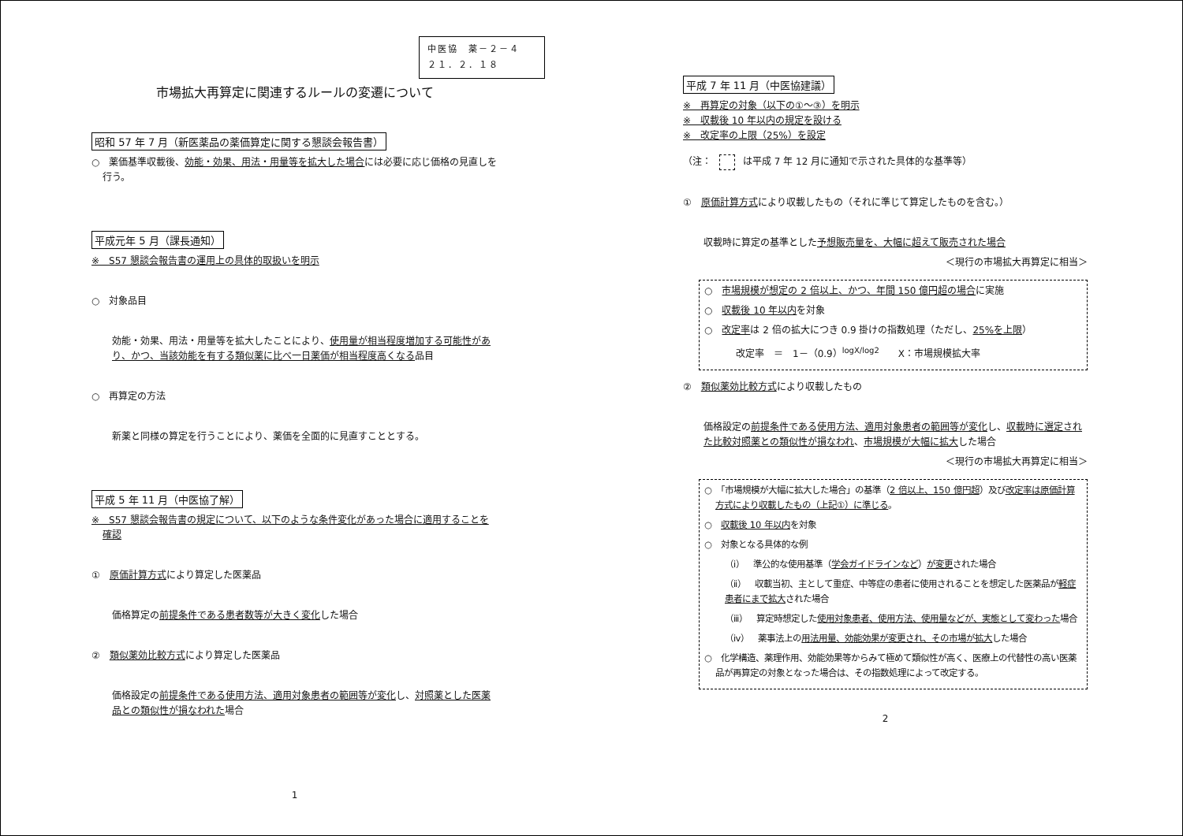中医協　薬－２－４
２１．２．１８
市場拡大再算定に関連するルールの変遷について
昭和 57 年 7 月（新医薬品の薬価算定に関する懇談会報告書）
○　薬価基準収載後、効能・効果、用法・用量等を拡大した場合には必要に応じ価格の見直しを行う。
平成元年 5 月（課長通知）
※　S57 懇談会報告書の運用上の具体的取扱いを明示
○　対象品目
効能・効果、用法・用量等を拡大したことにより、使用量が相当程度増加する可能性があり、かつ、当該効能を有する類似薬に比べ一日薬価が相当程度高くなる品目
○　再算定の方法
新薬と同様の算定を行うことにより、薬価を全面的に見直すこととする。
平成 5 年 11 月（中医協了解）
※　S57 懇談会報告書の規定について、以下のような条件変化があった場合に適用することを確認
①　原価計算方式により算定した医薬品
価格算定の前提条件である患者数等が大きく変化した場合
②　類似薬効比較方式により算定した医薬品
価格設定の前提条件である使用方法、適用対象患者の範囲等が変化し、対照薬とした医薬品との類似性が損なわれた場合
1
平成 7 年 11 月（中医協建議）
※　再算定の対象（以下の①～③）を明示
※　収載後 10 年以内の規定を設ける
※　改定率の上限（25%）を設定
（注： は平成 7 年 12 月に通知で示された具体的な基準等）
①　原価計算方式により収載したもの（それに準じて算定したものを含む。）
収載時に算定の基準とした予想販売量を、大幅に超えて販売された場合
＜現行の市場拡大再算定に相当＞
○　市場規模が想定の 2 倍以上、かつ、年間 150 億円超の場合に実施
○　収載後 10 年以内を対象
○　改定率は 2 倍の拡大につき 0.9 掛けの指数処理（ただし、25%を上限）
改定率　＝　1－（0.9）<sup>logX/log2</sup>　　X：市場規模拡大率
②　類似薬効比較方式により収載したもの
価格設定の前提条件である使用方法、適用対象患者の範囲等が変化し、収載時に選定された比較対照薬との類似性が損なわれ、市場規模が大幅に拡大した場合
＜現行の市場拡大再算定に相当＞
○　「市場規模が大幅に拡大した場合」の基準（2 倍以上、150 億円超）及び改定率は原価計算方式により収載したもの（上記①）に準じる。
○　収載後 10 年以内を対象
○　対象となる具体的な例
（ⅰ）　準公的な使用基準（学会ガイドラインなど）が変更された場合
（ⅱ）　収載当初、主として重症、中等症の患者に使用されることを想定した医薬品が軽症患者にまで拡大された場合
（ⅲ）　算定時想定した使用対象患者、使用方法、使用量などが、実態として変わった場合
（ⅳ）　薬事法上の用法用量、効能効果が変更され、その市場が拡大した場合
○　化学構造、薬理作用、効能効果等からみて極めて類似性が高く、医療上の代替性の高い医薬品が再算定の対象となった場合は、その指数処理によって改定する。
2